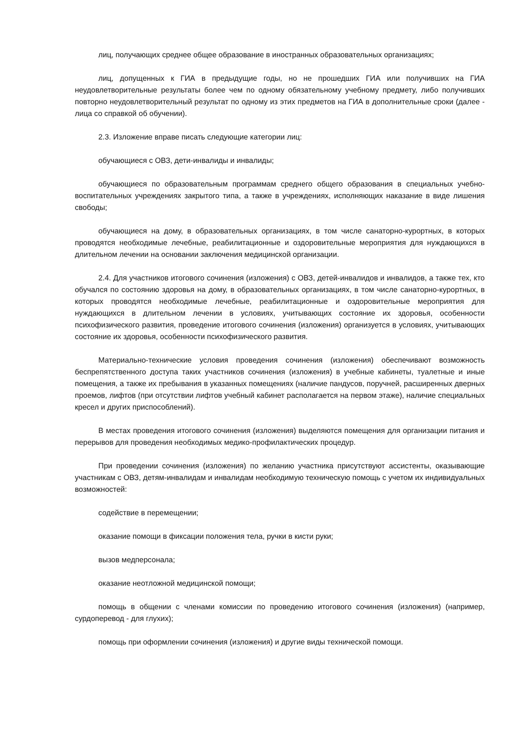лиц, получающих среднее общее образование в иностранных образовательных организациях;
лиц, допущенных к ГИА в предыдущие годы, но не прошедших ГИА или получивших на ГИА неудовлетворительные результаты более чем по одному обязательному учебному предмету, либо получивших повторно неудовлетворительный результат по одному из этих предметов на ГИА в дополнительные сроки (далее - лица со справкой об обучении).
2.3. Изложение вправе писать следующие категории лиц:
обучающиеся с ОВЗ, дети-инвалиды и инвалиды;
обучающиеся по образовательным программам среднего общего образования в специальных учебно-воспитательных учреждениях закрытого типа, а также в учреждениях, исполняющих наказание в виде лишения свободы;
обучающиеся на дому, в образовательных организациях, в том числе санаторно-курортных, в которых проводятся необходимые лечебные, реабилитационные и оздоровительные мероприятия для нуждающихся в длительном лечении на основании заключения медицинской организации.
2.4. Для участников итогового сочинения (изложения) с ОВЗ, детей-инвалидов и инвалидов, а также тех, кто обучался по состоянию здоровья на дому, в образовательных организациях, в том числе санаторно-курортных, в которых проводятся необходимые лечебные, реабилитационные и оздоровительные мероприятия для нуждающихся в длительном лечении в условиях, учитывающих состояние их здоровья, особенности психофизического развития, проведение итогового сочинения (изложения) организуется в условиях, учитывающих состояние их здоровья, особенности психофизического развития.
Материально-технические условия проведения сочинения (изложения) обеспечивают возможность беспрепятственного доступа таких участников сочинения (изложения) в учебные кабинеты, туалетные и иные помещения, а также их пребывания в указанных помещениях (наличие пандусов, поручней, расширенных дверных проемов, лифтов (при отсутствии лифтов учебный кабинет располагается на первом этаже), наличие специальных кресел и других приспособлений).
В местах проведения итогового сочинения (изложения) выделяются помещения для организации питания и перерывов для проведения необходимых медико-профилактических процедур.
При проведении сочинения (изложения) по желанию участника присутствуют ассистенты, оказывающие участникам с ОВЗ, детям-инвалидам и инвалидам необходимую техническую помощь с учетом их индивидуальных возможностей:
содействие в перемещении;
оказание помощи в фиксации положения тела, ручки в кисти руки;
вызов медперсонала;
оказание неотложной медицинской помощи;
помощь в общении с членами комиссии по проведению итогового сочинения (изложения) (например, сурдоперевод - для глухих);
помощь при оформлении сочинения (изложения) и другие виды технической помощи.